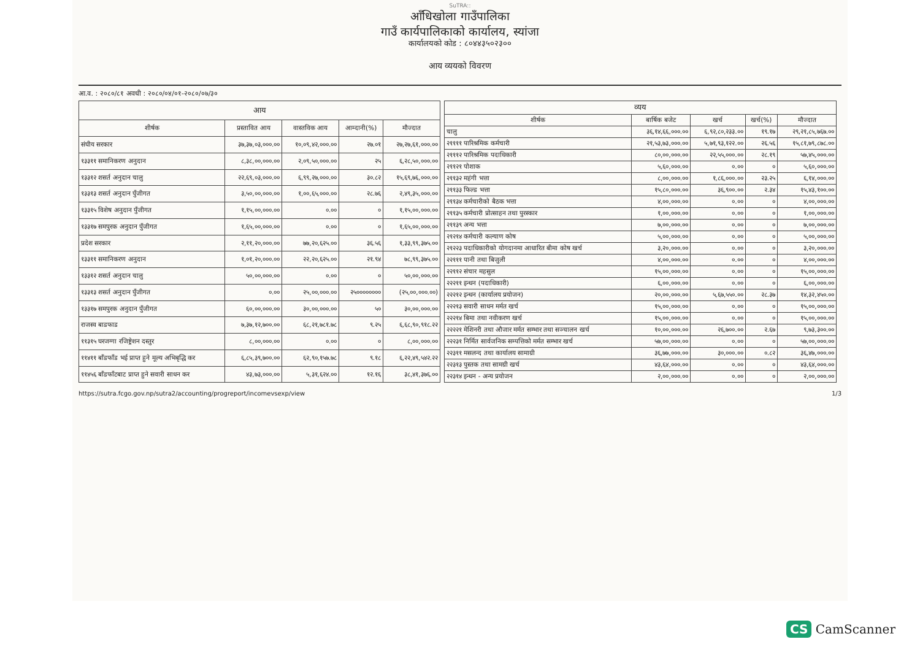SuTRA::
आँधिखोला गाउँपालिका
गाउँ कार्यपालिकाको कार्यालय, स्यांजा
कार्यालयको कोड : ८०४४३५०२३००
आय व्ययको विवरण
आ.व. : २०८०/८१ अवधी : २०८०/०४/०१-२०८०/०७/३०
| आय | | | | |
| --- | --- | --- | --- | --- |
| शीर्षक | प्रस्तावित आय | वास्तविक आय | आम्दानी(%) | मौज्दात |
| संघीय सरकार | ३७,३७,०३,०००.०० | १०,०९,४२,०००.०० | २७.०१ | २७,२७,६१,०००.०० |
| १३३११ समानिकरण अनुदान | ८,३८,००,०००.०० | २,०९,५०,०००.०० | २५ | ६,२८,५०,०००.०० |
| १३३१२ शसर्त अनुदान चालु | २२,६९,०३,०००.०० | ६,९९,२७,०००.०० | ३०.८२ | १५,६९,७६,०००.०० |
| १३३१३ शसर्त अनुदान पुँजीगत | ३,५०,००,०००.०० | १,००,६५,०००.०० | २८.७६ | २,४९,३५,०००.०० |
| १३३१५ विशेष अनुदान पुँजीगत | १,१५,००,०००.०० | ०.०० | ० | १,१५,००,०००.०० |
| १३३१७ समपुरक अनुदान पुँजीगत | १,६५,००,०००.०० | ०.०० | ० | १,६५,००,०००.०० |
| प्रदेश सरकार | २,११,२०,०००.०० | ७७,२०,६२५.०० | ३६.५६ | १,३३,९९,३७५.०० |
| १३३११ समानिकरण अनुदान | १,०१,२०,०००.०० | २२,२०,६२५.०० | २१.९४ | ७८,९९,३७५.०० |
| १३३१२ शसर्त अनुदान चालु | ५०,००,०००.०० | ०.०० | ० | ५०,००,०००.०० |
| १३३१३ शसर्त अनुदान पुँजीगत | ०.०० | २५,००,०००.०० | २५०००००००० | (२५,००,०००.००) |
| १३३१७ समपुरक अनुदान पुँजीगत | ६०,००,०००.०० | ३०,००,०००.०० | ५० | ३०,००,०००.०० |
| राजस्व बाडफाड | ७,३७,१२,७००.०० | ६८,२१,७८१.७८ | ९.२५ | ६,६८,९०,९१८.२२ |
| ११३१५ घरजग्गा रजिष्ट्रेशन दस्तुर | ८,००,०००.०० | ०.०० | ० | ८,००,०००.०० |
| ११४११ बाँडफाँड भई प्राप्त हुने मूल्य अभिबृद्धि कर | ६,८५,३९,७००.०० | ६२,९०,१५७.७८ | ९.१८ | ६,२२,४९,५४२.२२ |
| ११४५६ बाँडफाँटबाट प्राप्त हुने सवारी साधन कर | ४३,७३,०००.०० | ५,३१,६२४.०० | १२.१६ | ३८,४१,३७६.०० |
| व्यय | | | | |
| --- | --- | --- | --- | --- |
| शीर्षक | बार्षिक बजेट | खर्च | खर्च(%) | मौज्दात |
| चालु | ३६,१४,६६,०००.०० | ६,९२,८०,२३३.०० | १९.१७ | २९,२१,८५,७६७.०० |
| २११११ पारिश्रमिक कर्मचारी | २१,५३,७३,०००.०० | ५,७१,९३,१२२.०० | २६.५६ | १५,८१,७९,८७८.०० |
| २१११२ पारिश्रमिक पदाधिकारी | ८०,००,०००.०० | २२,५५,०००.०० | २८.१९ | ५७,४५,०००.०० |
| २११२१ पोशाक | ५,६०,०००.०० | ०.०० | ० | ५,६०,०००.०० |
| २११३२ महंगी भत्ता | ८,००,०००.०० | १,८६,०००.०० | २३.२५ | ६,१४,०००.०० |
| २११३३ फिल्ड भत्ता | १५,८०,०००.०० | ३६,९००.०० | २.३४ | १५,४३,१००.०० |
| २११३४ कर्मचारीको बैठक भत्ता | ४,००,०००.०० | ०.०० | ० | ४,००,०००.०० |
| २११३५ कर्मचारी प्रोत्साहन तथा पुरस्कार | १,००,०००.०० | ०.०० | ० | १,००,०००.०० |
| २११३९ अन्य भत्ता | ७,००,०००.०० | ०.०० | ० | ७,००,०००.०० |
| २१२१४ कर्मचारी कल्याण कोष | ५,००,०००.०० | ०.०० | ० | ५,००,०००.०० |
| २१२२३ पदाधिकारीको योगदानमा आधारित बीमा कोष खर्च | ३,२०,०००.०० | ०.०० | ० | ३,२०,०००.०० |
| २२१११ पानी तथा बिजुली | ४,००,०००.०० | ०.०० | ० | ४,००,०००.०० |
| २२११२ संचार महसुल | १५,००,०००.०० | ०.०० | ० | १५,००,०००.०० |
| २२२११ इन्धन (पदाधिकारी) | ६,००,०००.०० | ०.०० | ० | ६,००,०००.०० |
| २२२१२ इन्धन (कार्यालय प्रयोजन) | २०,००,०००.०० | ५,६७,५५०.०० | २८.३७ | १४,३२,४५०.०० |
| २२२१३ सवारी साधन मर्मत खर्च | १५,००,०००.०० | ०.०० | ० | १५,००,०००.०० |
| २२२१४ बिमा तथा नवीकरण खर्च | १५,००,०००.०० | ०.०० | ० | १५,००,०००.०० |
| २२२२१ मेशिनरी तथा औजार मर्मत सम्भार तथा सञ्चालन खर्च | १०,००,०००.०० | २६,७००.०० | २.६७ | ९,७३,३००.०० |
| २२२३१ निर्मित सार्वजनिक सम्पत्तिको मर्मत सम्भार खर्च | ५७,००,०००.०० | ०.०० | ० | ५७,००,०००.०० |
| २२३११ मसलन्द तथा कार्यालय सामाग्री | ३६,७७,०००.०० | ३०,०००.०० | ०.८२ | ३६,४७,०००.०० |
| २२३१३ पुस्तक तथा सामग्री खर्च | ४३,६४,०००.०० | ०.०० | ० | ४३,६४,०००.०० |
| २२३१४ इन्धन - अन्य प्रयोजन | २,००,०००.०० | ०.०० | ० | २,००,०००.०० |
https://sutra.fcgo.gov.np/sutra2/accounting/progreport/incomevsexp/view 1/3
CS CamScanner